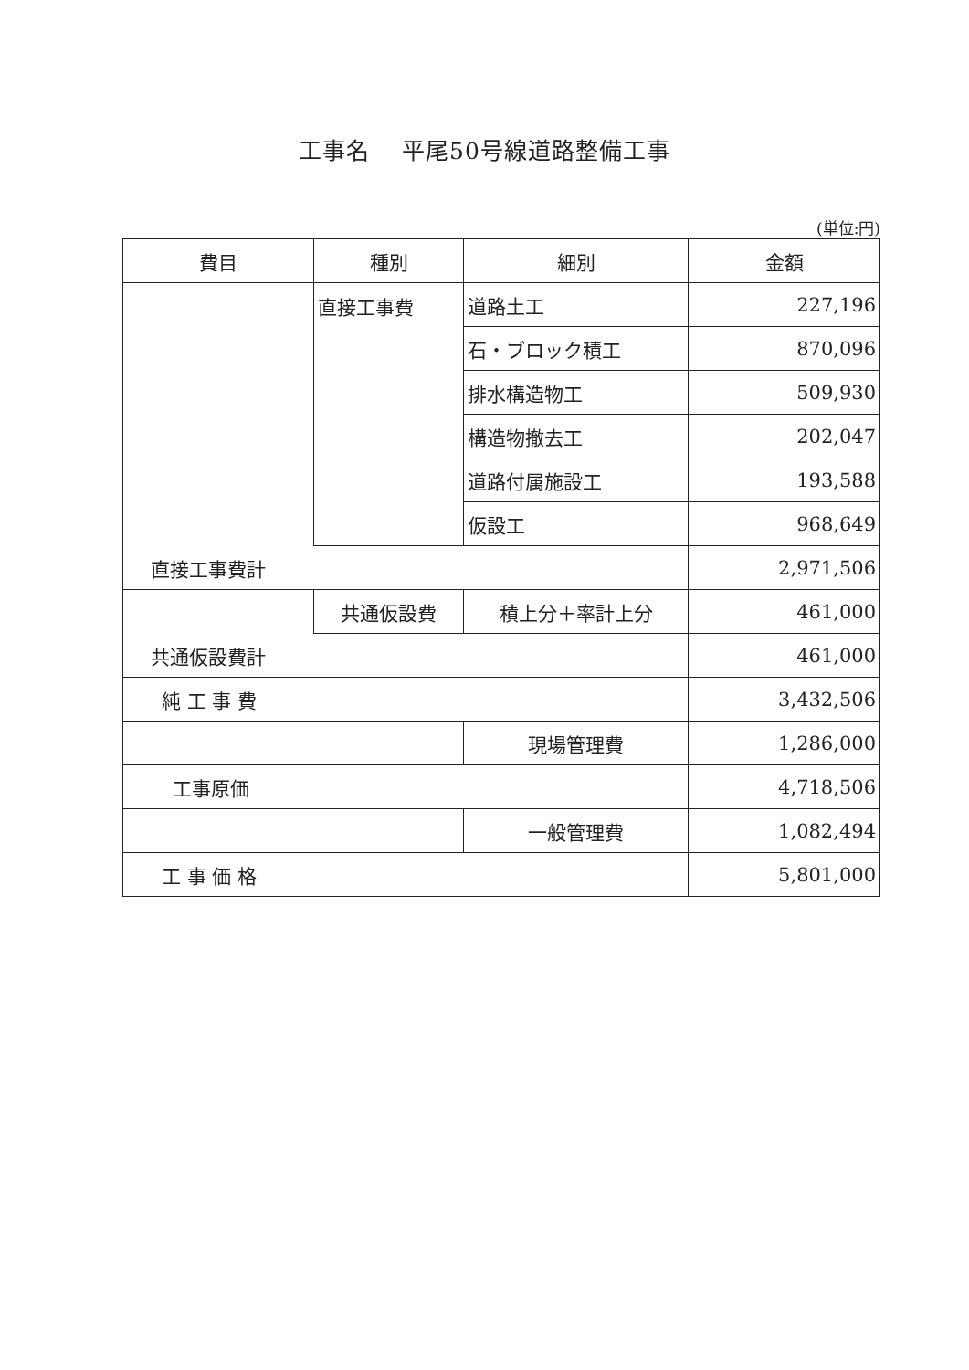工事名　 平尾50号線道路整備工事
(単位:円)
| 費目 | 種別 | 細別 | 金額 |
| --- | --- | --- | --- |
| | 直接工事費 | 道路土工 | 227,196 |
| | | 石・ブロック積工 | 870,096 |
| | | 排水構造物工 | 509,930 |
| | | 構造物撤去工 | 202,047 |
| | | 道路付属施設工 | 193,588 |
| | | 仮設工 | 968,649 |
| 直接工事費計 | | | 2,971,506 |
| | 共通仮設費 | 積上分＋率計上分 | 461,000 |
| 共通仮設費計 | | | 461,000 |
| 純 工 事 費 | | | 3,432,506 |
| | | 現場管理費 | 1,286,000 |
| 工事原価 | | | 4,718,506 |
| | | 一般管理費 | 1,082,494 |
| 工 事 価 格 | | | 5,801,000 |